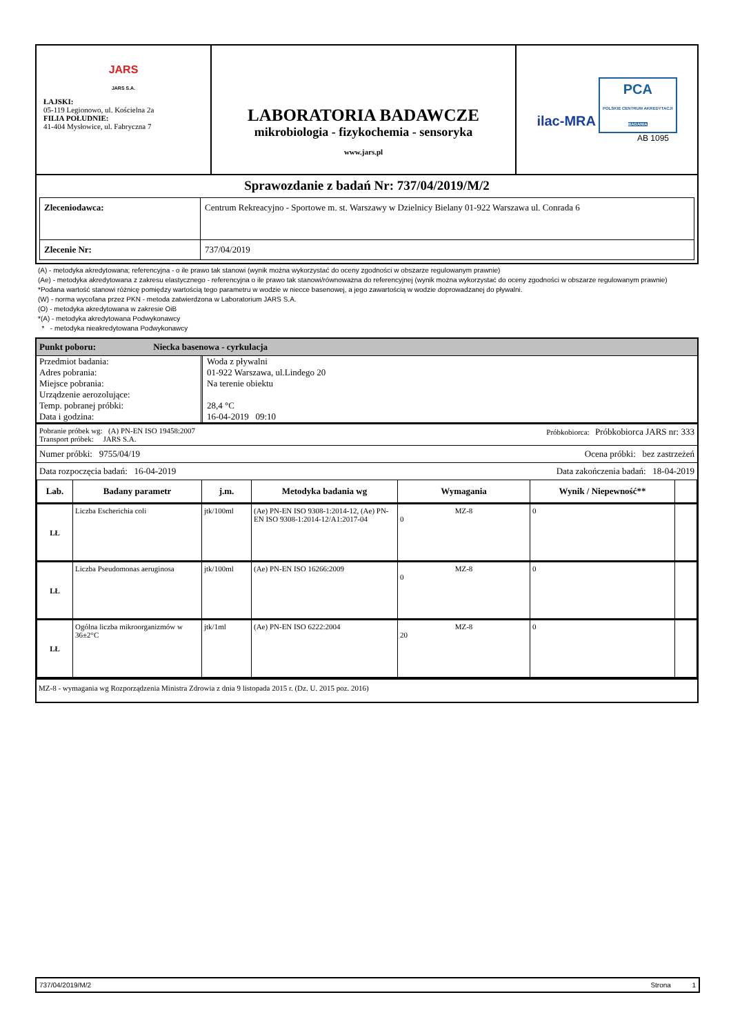| JARS JARS S.A. ŁAJSKI: 05-119 Legionowo, ul. Kościelna 2a FILIA POŁUDNIE: 41-404 Mysłowice, ul. Fabryczna 7 | LABORATORIA BADAWCZE mikrobiologia - fizykochemia - sensoryka www.jars.pl | ilac-MRA PCA POLSKIE CENTRUM AKREDYTACJI BADANIA AB 1095 |
| Sprawozdanie z badań Nr: 737/04/2019/M/2 / Zleceniodawca: / Centrum Rekreacyjno - Sportowe m. st. Warszawy w Dzielnicy Bielany 01-922 Warszawa ul. Conrada 6 / / Zlecenie Nr: / 737/04/2019 / | | |
(A) - metodyka akredytowana; referencyjna - o ile prawo tak stanowi (wynik można wykorzystać do oceny zgodności w obszarze regulowanym prawnie)
(Ae) - metodyka akredytowana z zakresu elastycznego - referencyjna o ile prawo tak stanowi/równoważna do referencyjnej (wynik można wykorzystać do oceny zgodności w obszarze regulowanym prawnie)
*Podana wartość stanowi różnicę pomiędzy wartością tego parametru w wodzie w niecce basenowej, a jego zawartością w wodzie doprowadzanej do pływalni.
(W) - norma wycofana przez PKN - metoda zatwierdzona w Laboratorium JARS S.A.
(O) - metodyka akredytowana w zakresie OiB
*(A) - metodyka akredytowana Podwykonawcy
* - metodyka nieakredytowana Podwykonawcy
Punkt poboru: Niecka basenowa - cyrkulacja
| Przedmiot badania: Adres pobrania: Miejsce pobrania: Urządzenie aerozolujące: Temp. pobranej próbki: Data i godzina: | Woda z pływalni 01-922 Warszawa, ul.Lindego 20 Na terenie obiektu 28,4 °C 16-04-2019 09:10 |
Pobranie próbek wg: (A) PN-EN ISO 19458:2007
Transport próbek: JARS S.A. Próbkobiorca: Próbkobiorca JARS nr: 333
Numer próbki: 9755/04/19 Ocena próbki: bez zastrzeżeń
Data rozpoczęcia badań: 16-04-2019 Data zakończenia badań: 18-04-2019
| Lab. | Badany parametr | j.m. | Metodyka badania wg | Wymagania | Wynik / Niepewność** | |
| --- | --- | --- | --- | --- | --- | --- |
| LŁ | Liczba Escherichia coli | jtk/100ml | (Ae) PN-EN ISO 9308-1:2014-12, (Ae) PN-EN ISO 9308-1:2014-12/A1:2017-04 | MZ-8 0 | 0 | |
| LŁ | Liczba Pseudomonas aeruginosa | jtk/100ml | (Ae) PN-EN ISO 16266:2009 | MZ-8 0 | 0 | |
| LŁ | Ogólna liczba mikroorganizmów w 36±2°C | jtk/1ml | (Ae) PN-EN ISO 6222:2004 | MZ-8 20 | 0 | |
MZ-8 - wymagania wg Rozporządzenia Ministra Zdrowia z dnia 9 listopada 2015 r. (Dz. U. 2015 poz. 2016)
737/04/2019/M/2 Strona 1